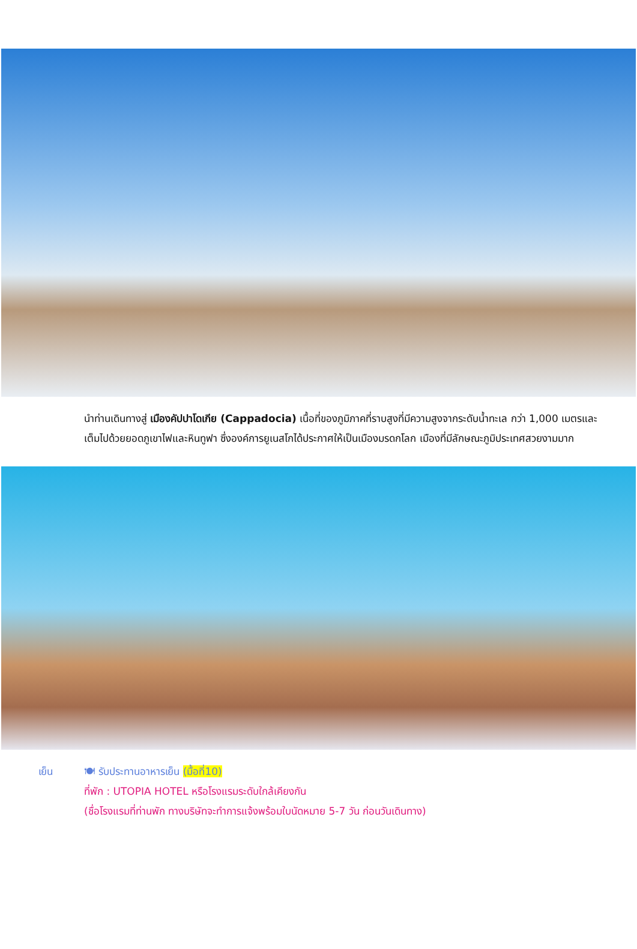นำท่านเดินทางสู่ เมืองคัปปาโดเกีย (Cappadocia) เนื้อที่ของภูมิภาคที่ราบสูงที่มีความสูงจากระดับน้ำทะเล กว่า 1,000 เมตรและเต็มไปด้วยยอดภูเขาไฟและหินทูฟา ซึ่งองค์การยูเนสโกได้ประกาศให้เป็นเมืองมรดกโลก เมืองที่มีลักษณะภูมิประเทศสวยงามมาก
เย็น 🍽 รับประทานอาหารเย็น (มื้อที่10)
ที่พัก : UTOPIA HOTEL หรือโรงแรมระดับใกล้เคียงกัน
(ชื่อโรงแรมที่ท่านพัก ทางบริษัทจะทำการแจ้งพร้อมใบนัดหมาย 5-7 วัน ก่อนวันเดินทาง)